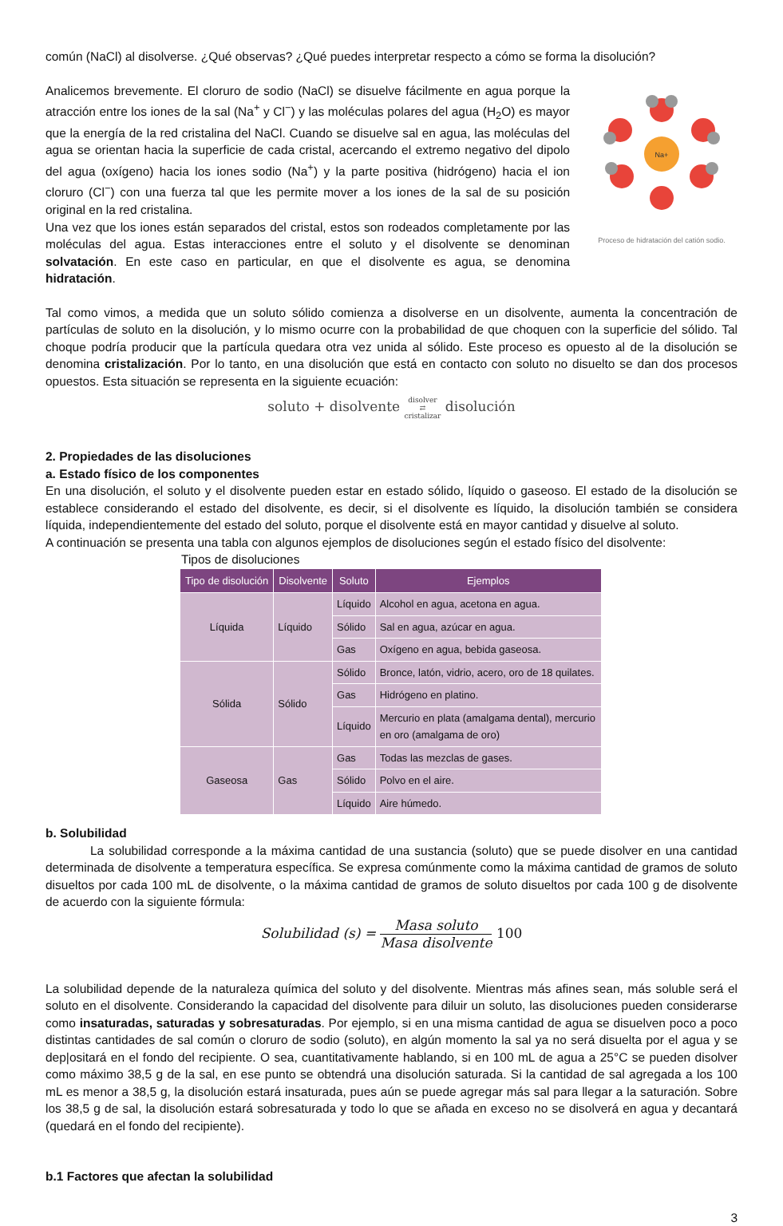común (NaCl) al disolverse. ¿Qué observas? ¿Qué puedes interpretar respecto a cómo se forma la disolución?
Analicemos brevemente. El cloruro de sodio (NaCl) se disuelve fácilmente en agua porque la atracción entre los iones de la sal (Na<sup>+</sup> y Cl<sup>−</sup>) y las moléculas polares del agua (H<sub>2</sub>O) es mayor que la energía de la red cristalina del NaCl. Cuando se disuelve sal en agua, las moléculas del agua se orientan hacia la superficie de cada cristal, acercando el extremo negativo del dipolo del agua (oxígeno) hacia los iones sodio (Na<sup>+</sup>) y la parte positiva (hidrógeno) hacia el ion cloruro (Cl<sup>−</sup>) con una fuerza tal que les permite mover a los iones de la sal de su posición original en la red cristalina.
Una vez que los iones están separados del cristal, estos son rodeados completamente por las moléculas del agua. Estas interacciones entre el soluto y el disolvente se denominan solvatación. En este caso en particular, en que el disolvente es agua, se denomina hidratación.
Na+
Proceso de hidratación del catión sodio.
Tal como vimos, a medida que un soluto sólido comienza a disolverse en un disolvente, aumenta la concentración de partículas de soluto en la disolución, y lo mismo ocurre con la probabilidad de que choquen con la superficie del sólido. Tal choque podría producir que la partícula quedara otra vez unida al sólido. Este proceso es opuesto al de la disolución se denomina cristalización. Por lo tanto, en una disolución que está en contacto con soluto no disuelto se dan dos procesos opuestos. Esta situación se representa en la siguiente ecuación:
soluto + disolvente disolver
⇄
cristalizar disolución
2. Propiedades de las disoluciones
a. Estado físico de los componentes
En una disolución, el soluto y el disolvente pueden estar en estado sólido, líquido o gaseoso. El estado de la disolución se establece considerando el estado del disolvente, es decir, si el disolvente es líquido, la disolución también se considera líquida, independientemente del estado del soluto, porque el disolvente está en mayor cantidad y disuelve al soluto.
A continuación se presenta una tabla con algunos ejemplos de disoluciones según el estado físico del disolvente:
Tipos de disoluciones
| Tipo de disolución | Disolvente | Soluto | Ejemplos |
| --- | --- | --- | --- |
| Líquida | Líquido | Líquido | Alcohol en agua, acetona en agua. |
| | | Sólido | Sal en agua, azúcar en agua. |
| | | Gas | Oxígeno en agua, bebida gaseosa. |
| Sólida | Sólido | Sólido | Bronce, latón, vidrio, acero, oro de 18 quilates. |
| | | Gas | Hidrógeno en platino. |
| | | Líquido | Mercurio en plata (amalgama dental), mercurio en oro (amalgama de oro) |
| Gaseosa | Gas | Gas | Todas las mezclas de gases. |
| | | Sólido | Polvo en el aire. |
| | | Líquido | Aire húmedo. |
b. Solubilidad
La solubilidad corresponde a la máxima cantidad de una sustancia (soluto) que se puede disolver en una cantidad determinada de disolvente a temperatura específica. Se expresa comúnmente como la máxima cantidad de gramos de soluto disueltos por cada 100 mL de disolvente, o la máxima cantidad de gramos de soluto disueltos por cada 100 g de disolvente de acuerdo con la siguiente fórmula:
Solubilidad (s) = Masa soluto Masa disolvente 100
La solubilidad depende de la naturaleza química del soluto y del disolvente. Mientras más afines sean, más soluble será el soluto en el disolvente. Considerando la capacidad del disolvente para diluir un soluto, las disoluciones pueden considerarse como insaturadas, saturadas y sobresaturadas. Por ejemplo, si en una misma cantidad de agua se disuelven poco a poco distintas cantidades de sal común o cloruro de sodio (soluto), en algún momento la sal ya no será disuelta por el agua y se dep|ositará en el fondo del recipiente. O sea, cuantitativamente hablando, si en 100 mL de agua a 25°C se pueden disolver como máximo 38,5 g de la sal, en ese punto se obtendrá una disolución saturada. Si la cantidad de sal agregada a los 100 mL es menor a 38,5 g, la disolución estará insaturada, pues aún se puede agregar más sal para llegar a la saturación. Sobre los 38,5 g de sal, la disolución estará sobresaturada y todo lo que se añada en exceso no se disolverá en agua y decantará (quedará en el fondo del recipiente).
b.1 Factores que afectan la solubilidad
3